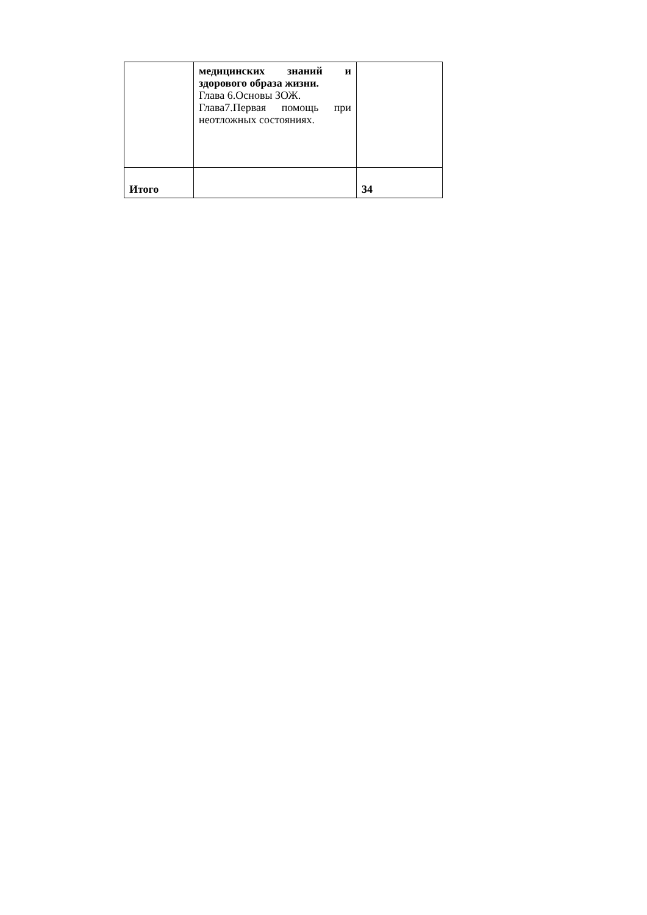| | медицинских знаний и здорового образа жизни. Глава 6.Основы ЗОЖ. Глава7.Первая помощь при неотложных состояниях. | |
| Итого | | 34 |